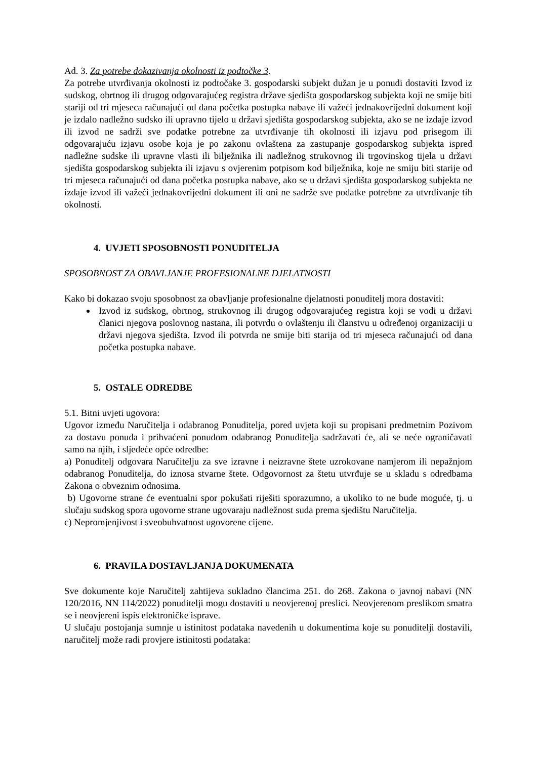Ad. 3. Za potrebe dokazivanja okolnosti iz podtočke 3.
Za potrebe utvrđivanja okolnosti iz podtočake 3. gospodarski subjekt dužan je u ponudi dostaviti Izvod iz sudskog, obrtnog ili drugog odgovarajućeg registra države sjedišta gospodarskog subjekta koji ne smije biti stariji od tri mjeseca računajući od dana početka postupka nabave ili važeći jednakovrijedni dokument koji je izdalo nadležno sudsko ili upravno tijelo u državi sjedišta gospodarskog subjekta, ako se ne izdaje izvod ili izvod ne sadrži sve podatke potrebne za utvrđivanje tih okolnosti ili izjavu pod prisegom ili odgovarajuću izjavu osobe koja je po zakonu ovlaštena za zastupanje gospodarskog subjekta ispred nadležne sudske ili upravne vlasti ili bilježnika ili nadležnog strukovnog ili trgovinskog tijela u državi sjedišta gospodarskog subjekta ili izjavu s ovjerenim potpisom kod bilježnika, koje ne smiju biti starije od tri mjeseca računajući od dana početka postupka nabave, ako se u državi sjedišta gospodarskog subjekta ne izdaje izvod ili važeći jednakovrijedni dokument ili oni ne sadrže sve podatke potrebne za utvrđivanje tih okolnosti.
4. UVJETI SPOSOBNOSTI PONUDITELJA
SPOSOBNOST ZA OBAVLJANJE PROFESIONALNE DJELATNOSTI
Kako bi dokazao svoju sposobnost za obavljanje profesionalne djelatnosti ponuditelj mora dostaviti:
Izvod iz sudskog, obrtnog, strukovnog ili drugog odgovarajućeg registra koji se vodi u državi članici njegova poslovnog nastana, ili potvrdu o ovlaštenju ili članstvu u određenoj organizaciji u državi njegova sjedišta. Izvod ili potvrda ne smije biti starija od tri mjeseca računajući od dana početka postupka nabave.
5. OSTALE ODREDBE
5.1. Bitni uvjeti ugovora:
Ugovor između Naručitelja i odabranog Ponuditelja, pored uvjeta koji su propisani predmetnim Pozivom za dostavu ponuda i prihvaćeni ponudom odabranog Ponuditelja sadržavati će, ali se neće ograničavati samo na njih, i sljedeće opće odredbe:
a) Ponuditelj odgovara Naručitelju za sve izravne i neizravne štete uzrokovane namjerom ili nepažnjom odabranog Ponuditelja, do iznosa stvarne štete. Odgovornost za štetu utvrđuje se u skladu s odredbama Zakona o obveznim odnosima.
b) Ugovorne strane će eventualni spor pokušati riješiti sporazumno, a ukoliko to ne bude moguće, tj. u slučaju sudskog spora ugovorne strane ugovaraju nadležnost suda prema sjedištu Naručitelja.
c) Nepromjenjivost i sveobuhvatnost ugovorene cijene.
6. PRAVILA DOSTAVLJANJA DOKUMENATA
Sve dokumente koje Naručitelj zahtijeva sukladno člancima 251. do 268. Zakona o javnoj nabavi (NN 120/2016, NN 114/2022) ponuditelji mogu dostaviti u neovjerenoj preslici. Neovjerenom preslikom smatra se i neovjereni ispis elektroničke isprave.
U slučaju postojanja sumnje u istinitost podataka navedenih u dokumentima koje su ponuditelji dostavili, naručitelj može radi provjere istinitosti podataka: